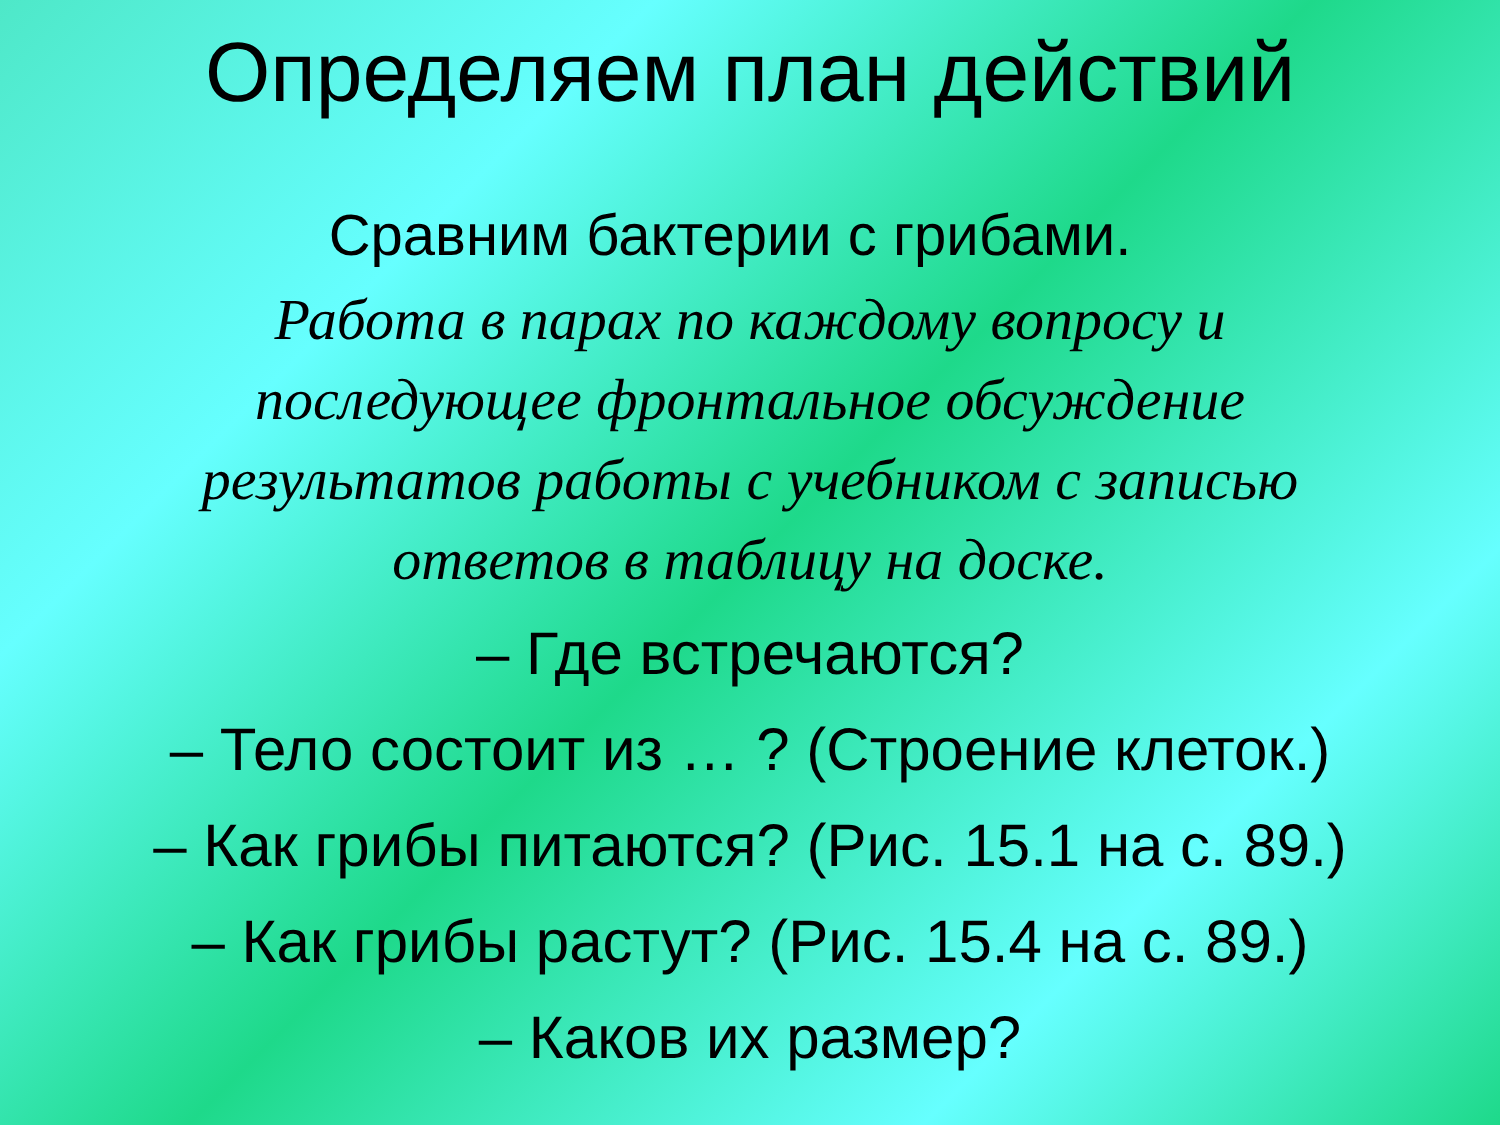Определяем план действий
Сравним бактерии с грибами.
Работа в парах по каждому вопросу и последующее фронтальное обсуждение результатов работы с учебником с записью ответов в таблицу на доске.
– Где встречаются?
– Тело состоит из … ? (Строение клеток.)
– Как грибы питаются? (Рис. 15.1 на с. 89.)
– Как грибы растут? (Рис. 15.4 на с. 89.)
– Каков их размер?